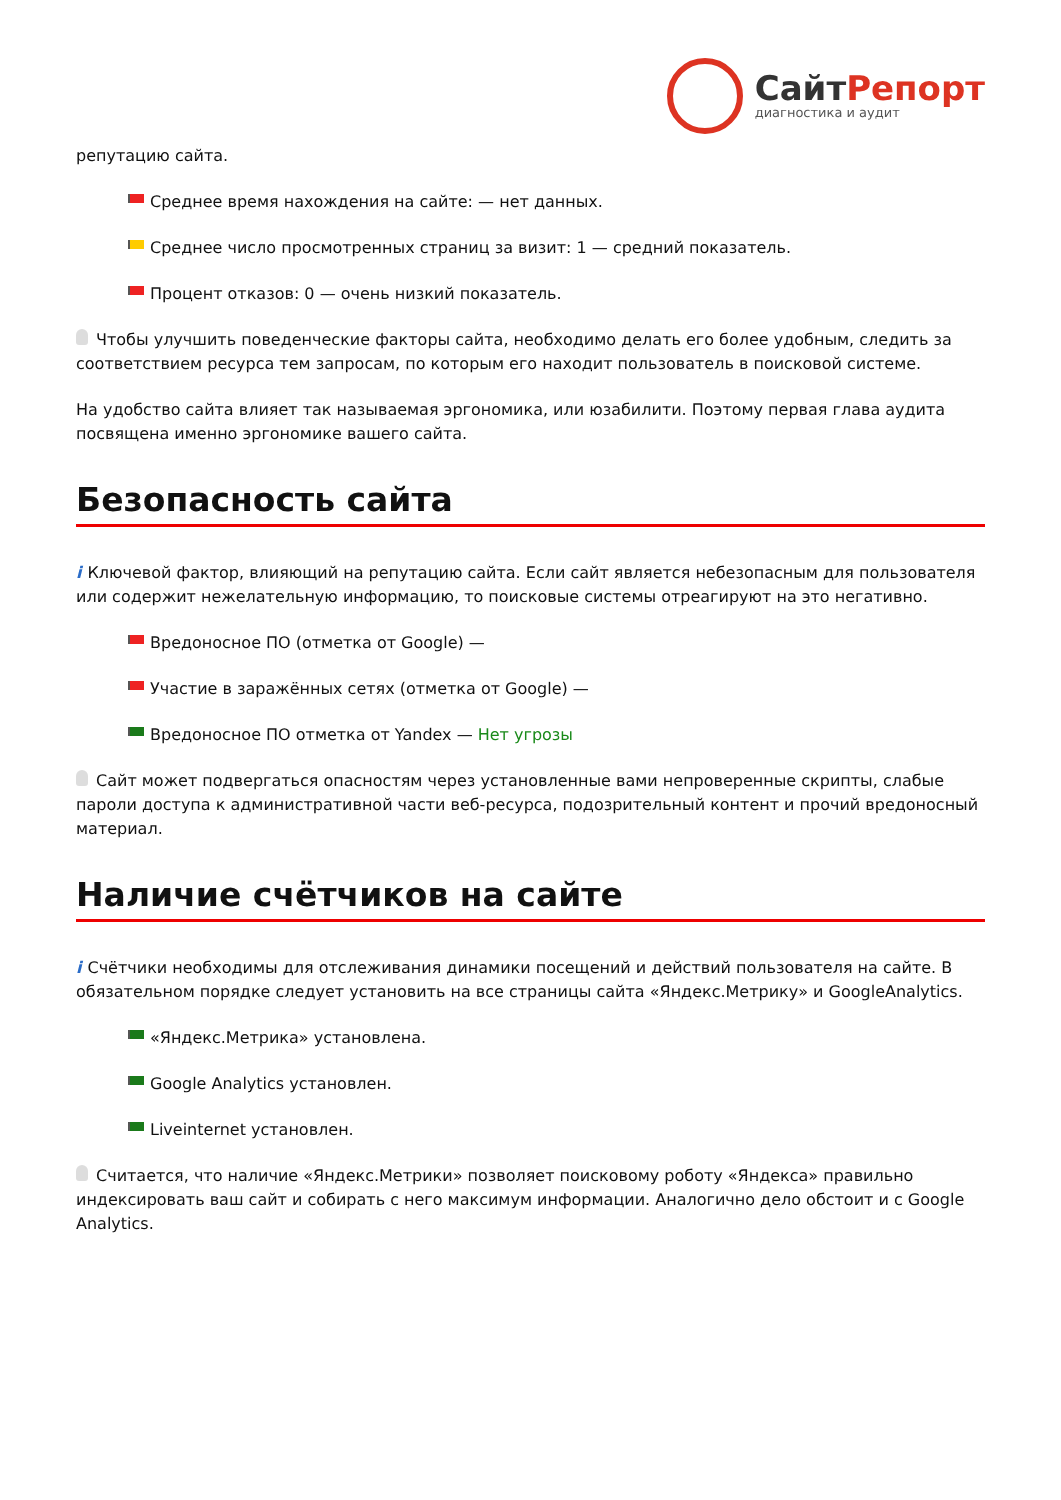СайтРепорт
диагностика и аудит
репутацию сайта.
Среднее время нахождения на сайте: — нет данных.
Среднее число просмотренных страниц за визит: 1 — средний показатель.
Процент отказов: 0 — очень низкий показатель.
Чтобы улучшить поведенческие факторы сайта, необходимо делать его более удобным, следить за соответствием ресурса тем запросам, по которым его находит пользователь в поисковой системе.
На удобство сайта влияет так называемая эргономика, или юзабилити. Поэтому первая глава аудита посвящена именно эргономике вашего сайта.
Безопасность сайта
i Ключевой фактор, влияющий на репутацию сайта. Если сайт является небезопасным для пользователя или содержит нежелательную информацию, то поисковые системы отреагируют на это негативно.
Вредоносное ПО (отметка от Google) —
Участие в заражённых сетях (отметка от Google) —
Вредоносное ПО отметка от Yandex — Нет угрозы
Сайт может подвергаться опасностям через установленные вами непроверенные скрипты, слабые пароли доступа к административной части веб-ресурса, подозрительный контент и прочий вредоносный материал.
Наличие счётчиков на сайте
i Счётчики необходимы для отслеживания динамики посещений и действий пользователя на сайте. В обязательном порядке следует установить на все страницы сайта «Яндекс.Метрику» и GoogleAnalytics.
«Яндекс.Метрика» установлена.
Google Analytics установлен.
Liveinternet установлен.
Считается, что наличие «Яндекс.Метрики» позволяет поисковому роботу «Яндекса» правильно индексировать ваш сайт и собирать с него максимум информации. Аналогично дело обстоит и с Google Analytics.